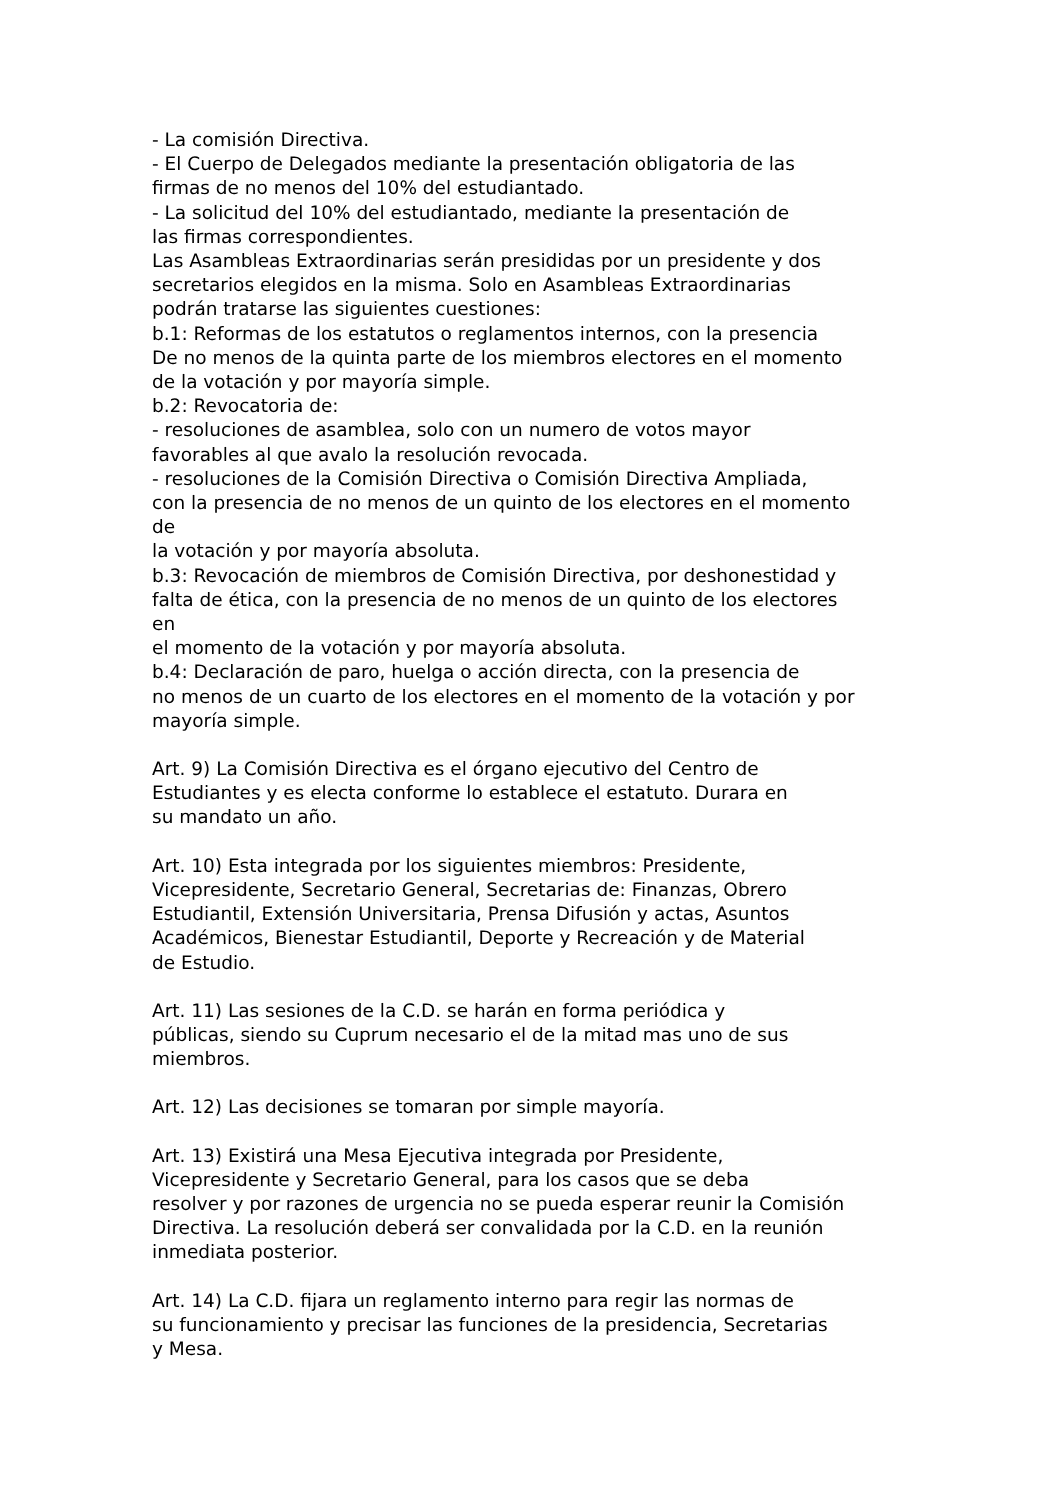- La comisión Directiva.
- El Cuerpo de Delegados mediante la presentación obligatoria de las
firmas de no menos del 10% del estudiantado.
- La solicitud del 10% del estudiantado, mediante la presentación de
las firmas correspondientes.
Las Asambleas Extraordinarias serán presididas por un presidente y dos
secretarios elegidos en la misma. Solo en Asambleas Extraordinarias
podrán tratarse las siguientes cuestiones:
b.1: Reformas de los estatutos o reglamentos internos, con la presencia
De no menos de la quinta parte de los miembros electores en el momento
de la votación y por mayoría simple.
b.2: Revocatoria de:
- resoluciones de asamblea, solo con un numero de votos mayor
favorables al que avalo la resolución revocada.
- resoluciones de la Comisión Directiva o Comisión Directiva Ampliada,
con la presencia de no menos de un quinto de los electores en el momento
de
la votación y por mayoría absoluta.
b.3: Revocación de miembros de Comisión Directiva, por deshonestidad y
falta de ética, con la presencia de no menos de un quinto de los electores
en
el momento de la votación y por mayoría absoluta.
b.4: Declaración de paro, huelga o acción directa, con la presencia de
no menos de un cuarto de los electores en el momento de la votación y por
mayoría simple.
Art. 9) La Comisión Directiva es el órgano ejecutivo del Centro de
Estudiantes y es electa conforme lo establece el estatuto. Durara en
su mandato un año.
Art. 10) Esta integrada por los siguientes miembros: Presidente,
Vicepresidente, Secretario General, Secretarias de: Finanzas, Obrero
Estudiantil, Extensión Universitaria, Prensa Difusión y actas, Asuntos
Académicos, Bienestar Estudiantil, Deporte y Recreación y de Material
de Estudio.
Art. 11) Las sesiones de la C.D. se harán en forma periódica y
públicas, siendo su Cuprum necesario el de la mitad mas uno de sus
miembros.
Art. 12) Las decisiones se tomaran por simple mayoría.
Art. 13) Existirá una Mesa Ejecutiva integrada por Presidente,
Vicepresidente y Secretario General, para los casos que se deba
resolver y por razones de urgencia no se pueda esperar reunir la Comisión
Directiva. La resolución deberá ser convalidada por la C.D. en la reunión
inmediata posterior.
Art. 14) La C.D. fijara un reglamento interno para regir las normas de
su funcionamiento y precisar las funciones de la presidencia, Secretarias
y Mesa.